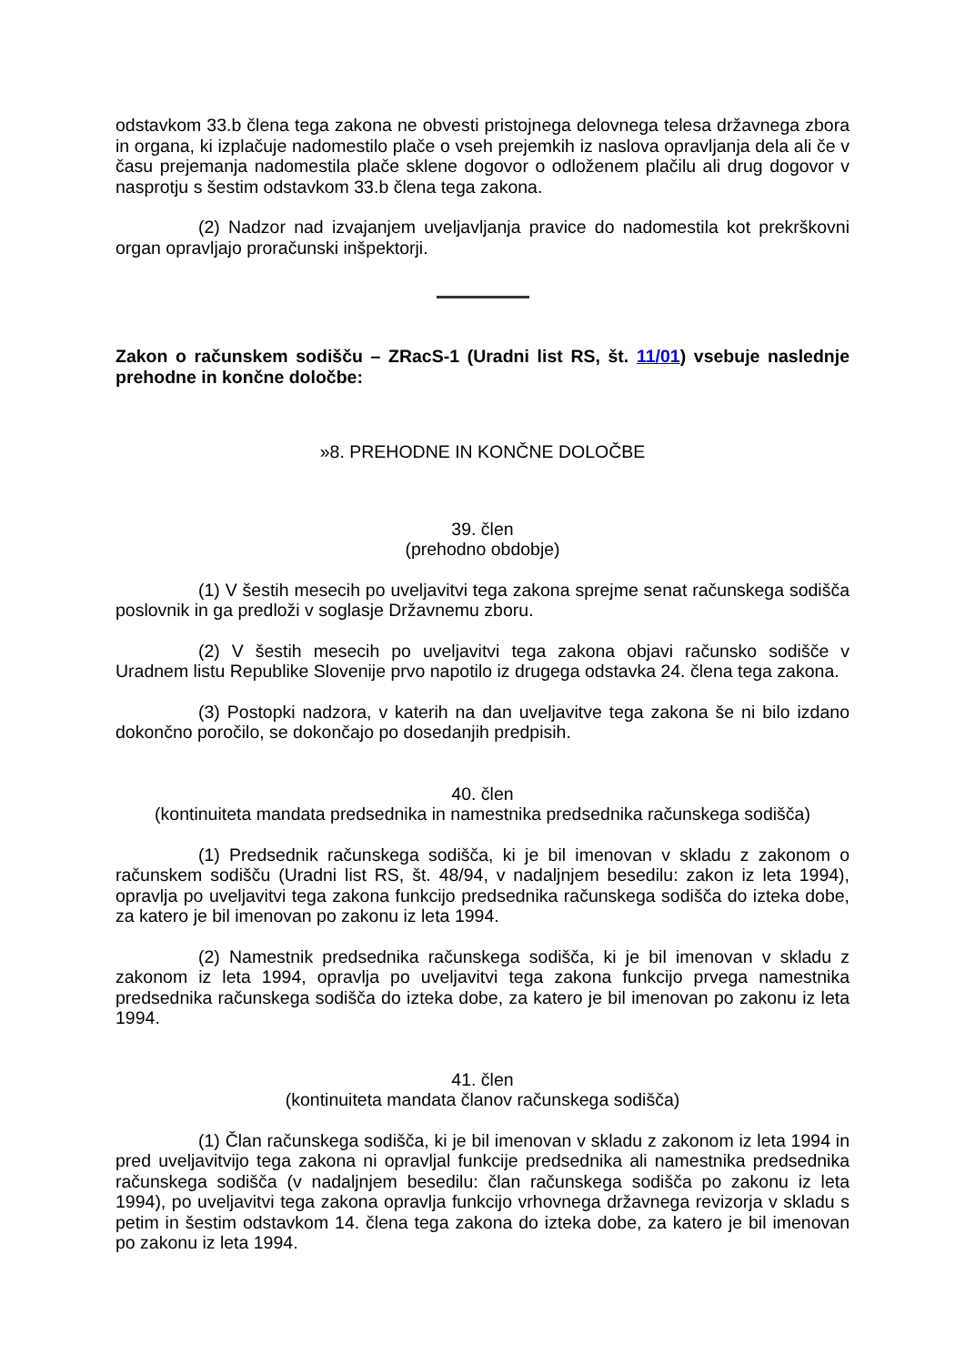odstavkom 33.b člena tega zakona ne obvesti pristojnega delovnega telesa državnega zbora in organa, ki izplačuje nadomestilo plače o vseh prejemkih iz naslova opravljanja dela ali če v času prejemanja nadomestila plače sklene dogovor o odloženem plačilu ali drug dogovor v nasprotju s šestim odstavkom 33.b člena tega zakona.
(2) Nadzor nad izvajanjem uveljavljanja pravice do nadomestila kot prekrškovni organ opravljajo proračunski inšpektorji.
Zakon o računskem sodišču – ZRacS-1 (Uradni list RS, št. 11/01) vsebuje naslednje prehodne in končne določbe:
»8. PREHODNE IN KONČNE DOLOČBE
39. člen
(prehodno obdobje)
(1) V šestih mesecih po uveljavitvi tega zakona sprejme senat računskega sodišča poslovnik in ga predloži v soglasje Državnemu zboru.
(2) V šestih mesecih po uveljavitvi tega zakona objavi računsko sodišče v Uradnem listu Republike Slovenije prvo napotilo iz drugega odstavka 24. člena tega zakona.
(3) Postopki nadzora, v katerih na dan uveljavitve tega zakona še ni bilo izdano dokončno poročilo, se dokončajo po dosedanjih predpisih.
40. člen
(kontinuiteta mandata predsednika in namestnika predsednika računskega sodišča)
(1) Predsednik računskega sodišča, ki je bil imenovan v skladu z zakonom o računskem sodišču (Uradni list RS, št. 48/94, v nadaljnjem besedilu: zakon iz leta 1994), opravlja po uveljavitvi tega zakona funkcijo predsednika računskega sodišča do izteka dobe, za katero je bil imenovan po zakonu iz leta 1994.
(2) Namestnik predsednika računskega sodišča, ki je bil imenovan v skladu z zakonom iz leta 1994, opravlja po uveljavitvi tega zakona funkcijo prvega namestnika predsednika računskega sodišča do izteka dobe, za katero je bil imenovan po zakonu iz leta 1994.
41. člen
(kontinuiteta mandata članov računskega sodišča)
(1) Član računskega sodišča, ki je bil imenovan v skladu z zakonom iz leta 1994 in pred uveljavitvijo tega zakona ni opravljal funkcije predsednika ali namestnika predsednika računskega sodišča (v nadaljnjem besedilu: član računskega sodišča po zakonu iz leta 1994), po uveljavitvi tega zakona opravlja funkcijo vrhovnega državnega revizorja v skladu s petim in šestim odstavkom 14. člena tega zakona do izteka dobe, za katero je bil imenovan po zakonu iz leta 1994.